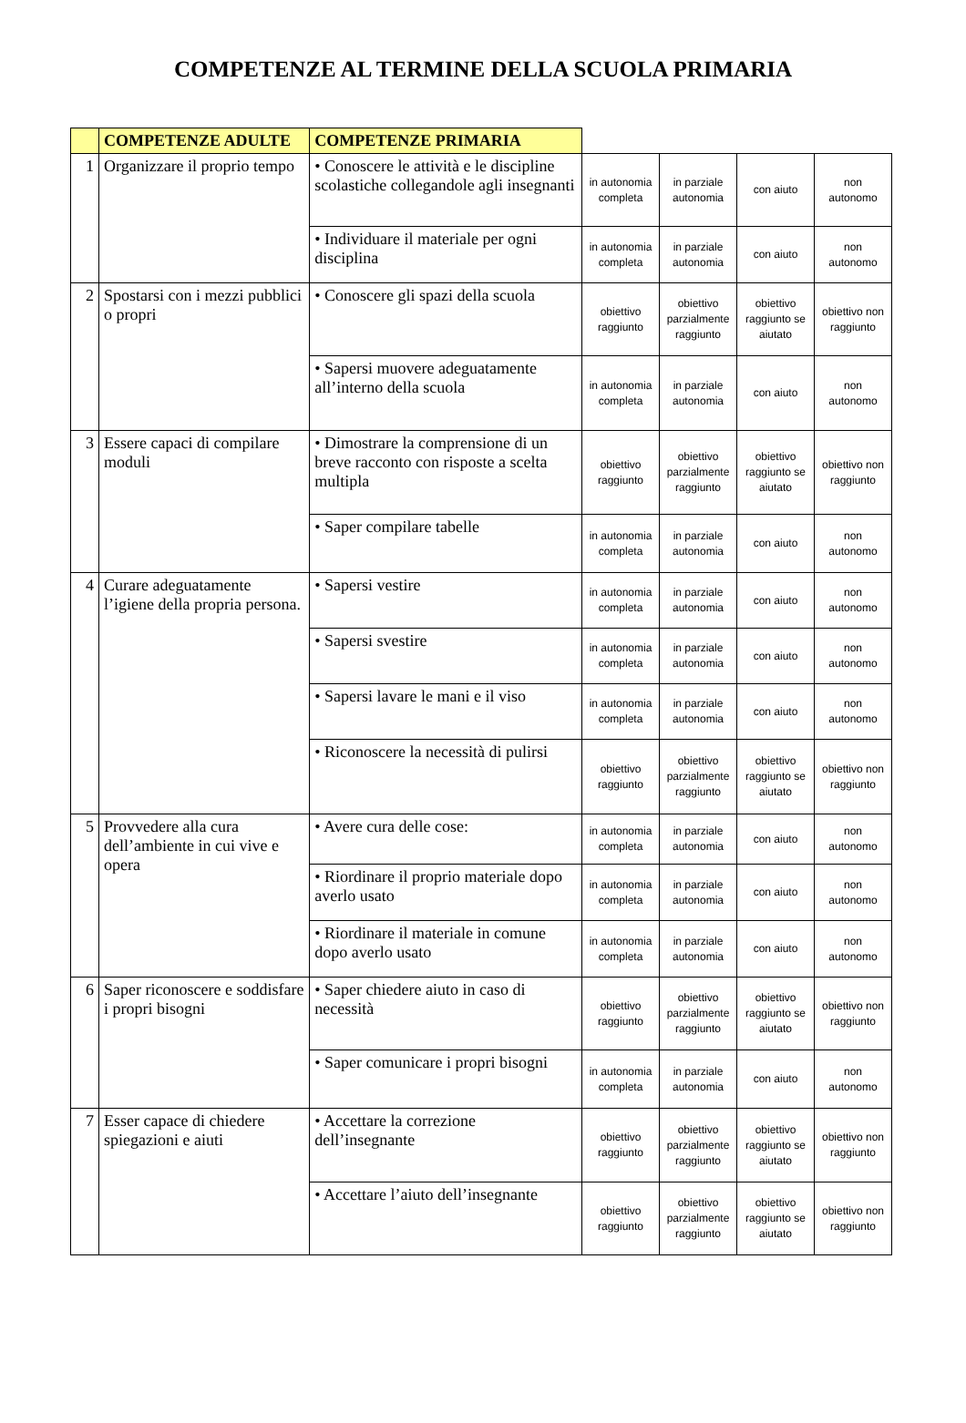COMPETENZE AL TERMINE DELLA SCUOLA PRIMARIA
| | COMPETENZE ADULTE | COMPETENZE PRIMARIA | | | | |
| --- | --- | --- | --- | --- | --- | --- |
| 1 | Organizzare il proprio tempo | • Conoscere le attività e le discipline scolastiche collegandole agli insegnanti | in autonomia completa | in parziale autonomia | con aiuto | non autonomo |
| | | • Individuare il materiale per ogni disciplina | in autonomia completa | in parziale autonomia | con aiuto | non autonomo |
| 2 | Spostarsi con i mezzi pubblici o propri | • Conoscere gli spazi della scuola | obiettivo raggiunto | obiettivo parzialmente raggiunto | obiettivo raggiunto se aiutato | obiettivo non raggiunto |
| | | • Sapersi muovere adeguatamente all’interno della scuola | in autonomia completa | in parziale autonomia | con aiuto | non autonomo |
| 3 | Essere capaci di compilare moduli | • Dimostrare la comprensione di un breve racconto con risposte a scelta multipla | obiettivo raggiunto | obiettivo parzialmente raggiunto | obiettivo raggiunto se aiutato | obiettivo non raggiunto |
| | | • Saper compilare tabelle | in autonomia completa | in parziale autonomia | con aiuto | non autonomo |
| 4 | Curare adeguatamente l’igiene della propria persona. | • Sapersi vestire | in autonomia completa | in parziale autonomia | con aiuto | non autonomo |
| | | • Sapersi svestire | in autonomia completa | in parziale autonomia | con aiuto | non autonomo |
| | | • Sapersi lavare le mani e il viso | in autonomia completa | in parziale autonomia | con aiuto | non autonomo |
| | | • Riconoscere la necessità di pulirsi | obiettivo raggiunto | obiettivo parzialmente raggiunto | obiettivo raggiunto se aiutato | obiettivo non raggiunto |
| 5 | Provvedere alla cura dell’ambiente in cui vive e opera | • Avere cura delle cose: | in autonomia completa | in parziale autonomia | con aiuto | non autonomo |
| | | • Riordinare il proprio materiale dopo averlo usato | in autonomia completa | in parziale autonomia | con aiuto | non autonomo |
| | | • Riordinare il materiale in comune dopo averlo usato | in autonomia completa | in parziale autonomia | con aiuto | non autonomo |
| 6 | Saper riconoscere e soddisfare i propri bisogni | • Saper chiedere aiuto in caso di necessità | obiettivo raggiunto | obiettivo parzialmente raggiunto | obiettivo raggiunto se aiutato | obiettivo non raggiunto |
| | | • Saper comunicare i propri bisogni | in autonomia completa | in parziale autonomia | con aiuto | non autonomo |
| 7 | Esser capace di chiedere spiegazioni e aiuti | • Accettare la correzione dell’insegnante | obiettivo raggiunto | obiettivo parzialmente raggiunto | obiettivo raggiunto se aiutato | obiettivo non raggiunto |
| | | • Accettare l’aiuto dell’insegnante | obiettivo raggiunto | obiettivo parzialmente raggiunto | obiettivo raggiunto se aiutato | obiettivo non raggiunto |